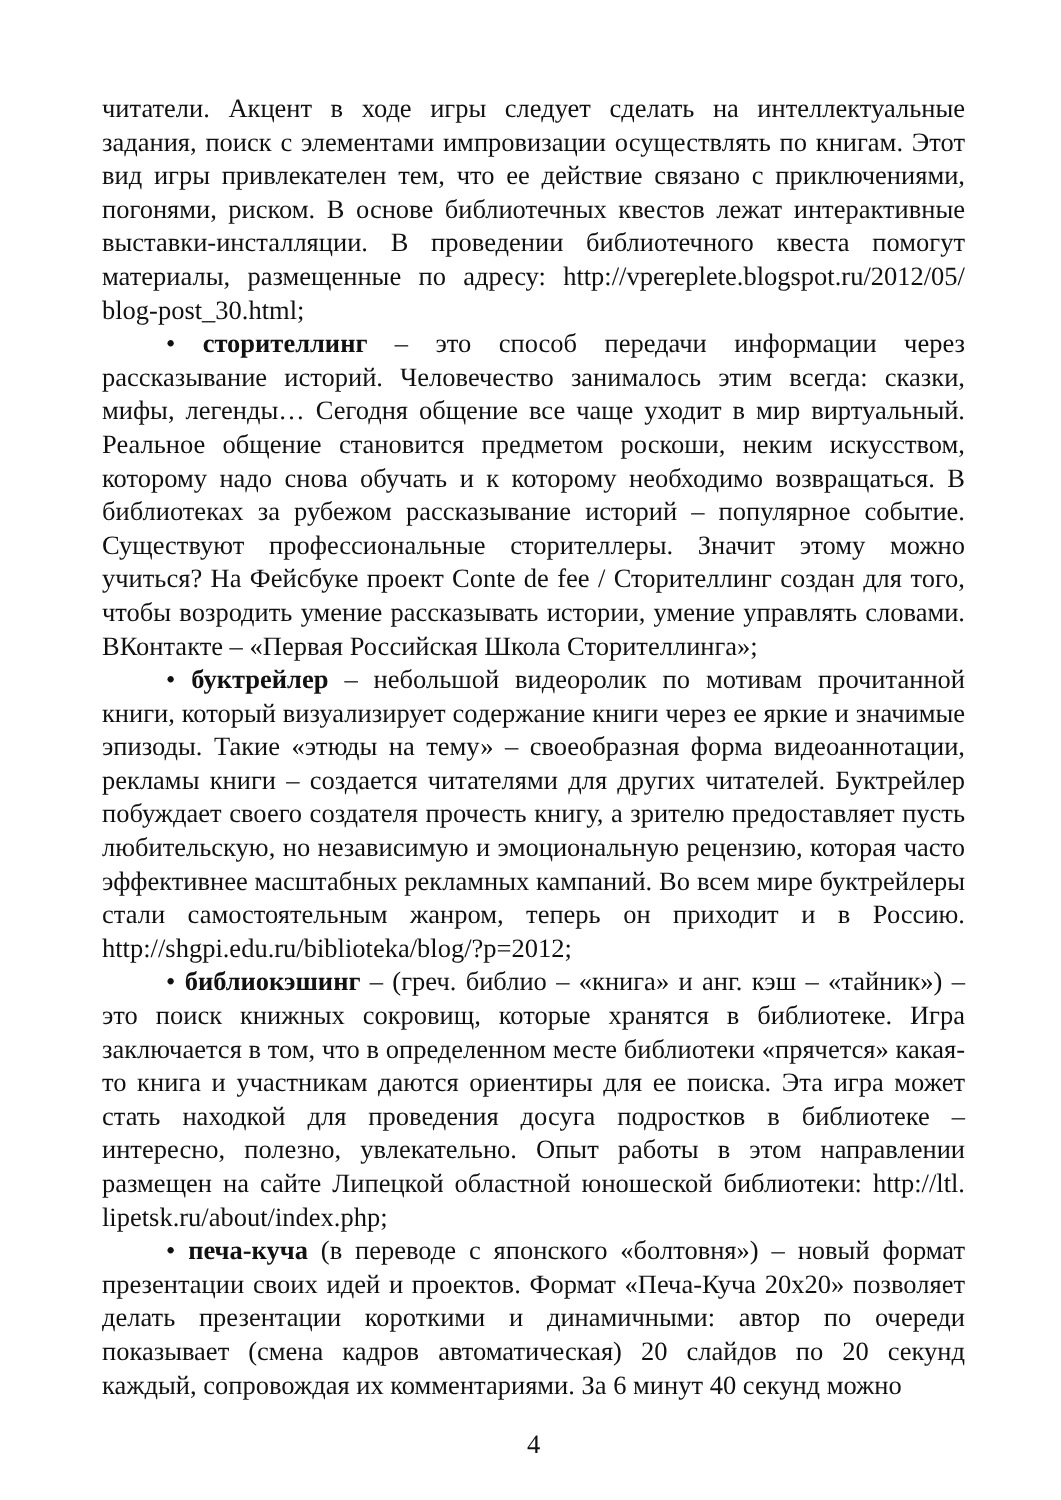читатели. Акцент в ходе игры следует сделать на интеллектуальные задания, поиск с элементами импровизации осуществлять по книгам. Этот вид игры привлекателен тем, что ее действие связано с приключениями, погонями, риском. В основе библиотечных квестов лежат интерактивные выставки-инсталляции. В проведении библиотечного квеста помогут материалы, размещенные по адресу: http://vpereplete.blogspot.ru/2012/05/ blog-post_30.html;
• сторителлинг – это способ передачи информации через рассказывание историй. Человечество занималось этим всегда: сказки, мифы, легенды… Сегодня общение все чаще уходит в мир виртуальный. Реальное общение становится предметом роскоши, неким искусством, которому надо снова обучать и к которому необходимо возвращаться. В библиотеках за рубежом рассказывание историй – популярное событие. Существуют профессиональные сторителлеры. Значит этому можно учиться? На Фейсбуке проект Conte de fee / Сторителлинг создан для того, чтобы возродить умение рассказывать истории, умение управлять словами. ВКонтакте – «Первая Российская Школа Сторителлинга»;
• буктрейлер – небольшой видеоролик по мотивам прочитанной книги, который визуализирует содержание книги через ее яркие и значимые эпизоды. Такие «этюды на тему» – своеобразная форма видеоаннотации, рекламы книги – создается читателями для других читателей. Буктрейлер побуждает своего создателя прочесть книгу, а зрителю предоставляет пусть любительскую, но независимую и эмоциональную рецензию, которая часто эффективнее масштабных рекламных кампаний. Во всем мире буктрейлеры стали самостоятельным жанром, теперь он приходит и в Россию. http://shgpi.edu.ru/biblioteka/blog/?p=2012;
• библиокэшинг – (греч. библио – «книга» и анг. кэш – «тайник») – это поиск книжных сокровищ, которые хранятся в библиотеке. Игра заключается в том, что в определенном месте библиотеки «прячется» какая-то книга и участникам даются ориентиры для ее поиска. Эта игра может стать находкой для проведения досуга подростков в библиотеке – интересно, полезно, увлекательно. Опыт работы в этом направлении размещен на сайте Липецкой областной юношеской библиотеки: http://ltl. lipetsk.ru/about/index.php;
• печа-куча (в переводе с японского «болтовня») – новый формат презентации своих идей и проектов. Формат «Печа-Куча 20х20» позволяет делать презентации короткими и динамичными: автор по очереди показывает (смена кадров автоматическая) 20 слайдов по 20 секунд каждый, сопровождая их комментариями. За 6 минут 40 секунд можно
4